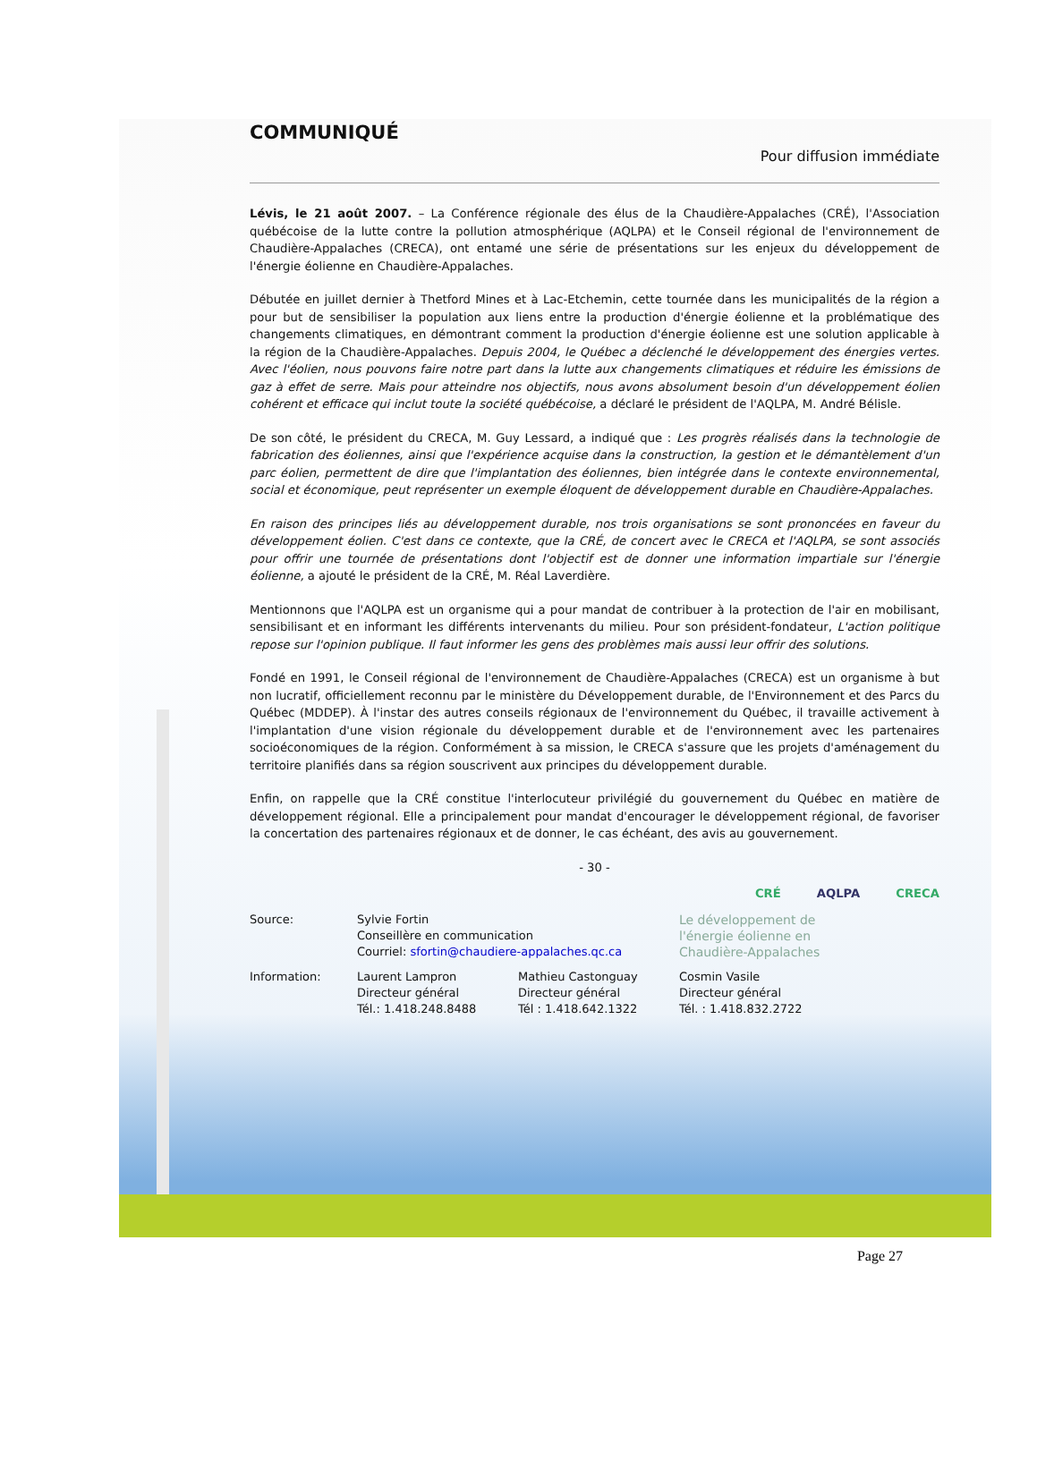COMMUNIQUÉ
Pour diffusion immédiate
Lévis, le 21 août 2007. – La Conférence régionale des élus de la Chaudière-Appalaches (CRÉ), l'Association québécoise de la lutte contre la pollution atmosphérique (AQLPA) et le Conseil régional de l'environnement de Chaudière-Appalaches (CRECA), ont entamé une série de présentations sur les enjeux du développement de l'énergie éolienne en Chaudière-Appalaches.
Débutée en juillet dernier à Thetford Mines et à Lac-Etchemin, cette tournée dans les municipalités de la région a pour but de sensibiliser la population aux liens entre la production d'énergie éolienne et la problématique des changements climatiques, en démontrant comment la production d'énergie éolienne est une solution applicable à la région de la Chaudière-Appalaches. Depuis 2004, le Québec a déclenché le développement des énergies vertes. Avec l'éolien, nous pouvons faire notre part dans la lutte aux changements climatiques et réduire les émissions de gaz à effet de serre. Mais pour atteindre nos objectifs, nous avons absolument besoin d'un développement éolien cohérent et efficace qui inclut toute la société québécoise, a déclaré le président de l'AQLPA, M. André Bélisle.
De son côté, le président du CRECA, M. Guy Lessard, a indiqué que : Les progrès réalisés dans la technologie de fabrication des éoliennes, ainsi que l'expérience acquise dans la construction, la gestion et le démantèlement d'un parc éolien, permettent de dire que l'implantation des éoliennes, bien intégrée dans le contexte environnemental, social et économique, peut représenter un exemple éloquent de développement durable en Chaudière-Appalaches.
En raison des principes liés au développement durable, nos trois organisations se sont prononcées en faveur du développement éolien. C'est dans ce contexte, que la CRÉ, de concert avec le CRECA et l'AQLPA, se sont associés pour offrir une tournée de présentations dont l'objectif est de donner une information impartiale sur l'énergie éolienne, a ajouté le président de la CRÉ, M. Réal Laverdière.
Mentionnons que l'AQLPA est un organisme qui a pour mandat de contribuer à la protection de l'air en mobilisant, sensibilisant et en informant les différents intervenants du milieu. Pour son président-fondateur, L'action politique repose sur l'opinion publique. Il faut informer les gens des problèmes mais aussi leur offrir des solutions.
Fondé en 1991, le Conseil régional de l'environnement de Chaudière-Appalaches (CRECA) est un organisme à but non lucratif, officiellement reconnu par le ministère du Développement durable, de l'Environnement et des Parcs du Québec (MDDEP). À l'instar des autres conseils régionaux de l'environnement du Québec, il travaille activement à l'implantation d'une vision régionale du développement durable et de l'environnement avec les partenaires socioéconomiques de la région. Conformément à sa mission, le CRECA s'assure que les projets d'aménagement du territoire planifiés dans sa région souscrivent aux principes du développement durable.
Enfin, on rappelle que la CRÉ constitue l'interlocuteur privilégié du gouvernement du Québec en matière de développement régional. Elle a principalement pour mandat d'encourager le développement régional, de favoriser la concertation des partenaires régionaux et de donner, le cas échéant, des avis au gouvernement.
- 30 -
CRÉ AQLPA CRECA
Source:
Sylvie Fortin
Conseillère en communication
Courriel: sfortin@chaudiere-appalaches.qc.ca
Le développement de l'énergie éolienne en Chaudière-Appalaches
Information:
Laurent Lampron
Directeur général
Tél.: 1.418.248.8488
Mathieu Castonguay
Directeur général
Tél : 1.418.642.1322
Cosmin Vasile
Directeur général
Tél. : 1.418.832.2722
Page 27